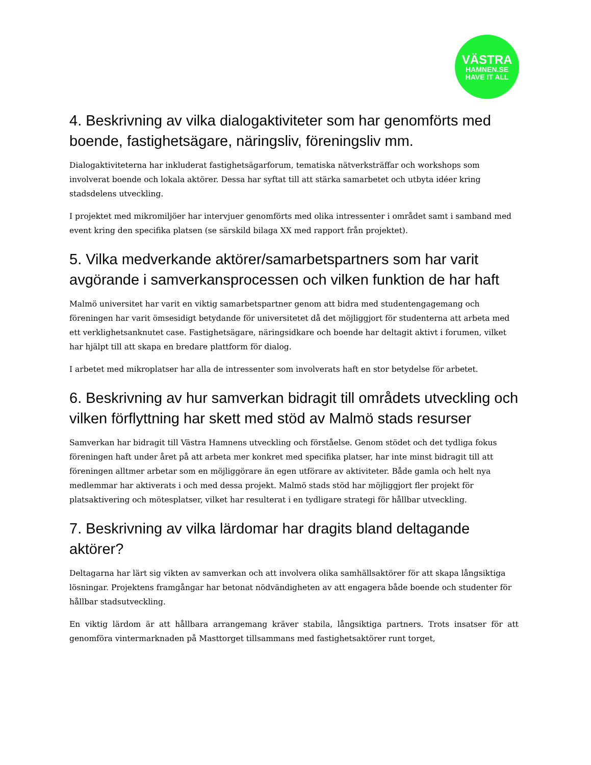VÄSTRA
HAMNEN.SE
HAVE IT ALL
4. Beskrivning av vilka dialogaktiviteter som har genomförts med boende, fastighetsägare, näringsliv, föreningsliv mm.
Dialogaktiviteterna har inkluderat fastighetsägarforum, tematiska nätverksträffar och workshops som involverat boende och lokala aktörer. Dessa har syftat till att stärka samarbetet och utbyta idéer kring stadsdelens utveckling.
I projektet med mikromiljöer har intervjuer genomförts med olika intressenter i området samt i samband med event kring den specifika platsen (se särskild bilaga XX med rapport från projektet).
5. Vilka medverkande aktörer/samarbetspartners som har varit avgörande i samverkansprocessen och vilken funktion de har haft
Malmö universitet har varit en viktig samarbetspartner genom att bidra med studentengagemang och föreningen har varit ömsesidigt betydande för universitetet då det möjliggjort för studenterna att arbeta med ett verklighetsanknutet case. Fastighetsägare, näringsidkare och boende har deltagit aktivt i forumen, vilket har hjälpt till att skapa en bredare plattform för dialog.
I arbetet med mikroplatser har alla de intressenter som involverats haft en stor betydelse för arbetet.
6. Beskrivning av hur samverkan bidragit till områdets utveckling och vilken förflyttning har skett med stöd av Malmö stads resurser
Samverkan har bidragit till Västra Hamnens utveckling och förståelse. Genom stödet och det tydliga fokus föreningen haft under året på att arbeta mer konkret med specifika platser, har inte minst bidragit till att föreningen alltmer arbetar som en möjliggörare än egen utförare av aktiviteter. Både gamla och helt nya medlemmar har aktiverats i och med dessa projekt. Malmö stads stöd har möjliggjort fler projekt för platsaktivering och mötesplatser, vilket har resulterat i en tydligare strategi för hållbar utveckling.
7. Beskrivning av vilka lärdomar har dragits bland deltagande aktörer?
Deltagarna har lärt sig vikten av samverkan och att involvera olika samhällsaktörer för att skapa långsiktiga lösningar. Projektens framgångar har betonat nödvändigheten av att engagera både boende och studenter för hållbar stadsutveckling.
En viktig lärdom är att hållbara arrangemang kräver stabila, långsiktiga partners. Trots insatser för att genomföra vintermarknaden på Masttorget tillsammans med fastighetsaktörer runt torget,